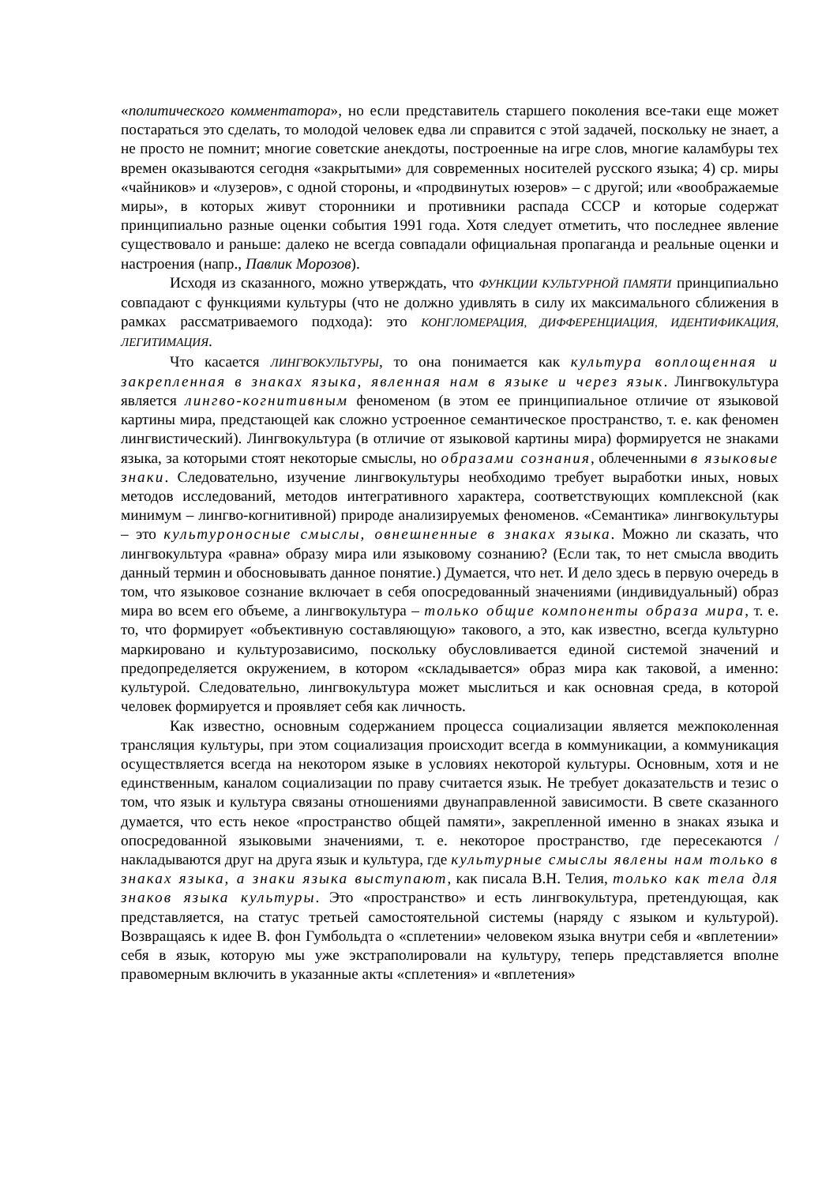«политического комментатора», но если представитель старшего поколения все-таки еще может постараться это сделать, то молодой человек едва ли справится с этой задачей, поскольку не знает, а не просто не помнит; многие советские анекдоты, построенные на игре слов, многие каламбуры тех времен оказываются сегодня «закрытыми» для современных носителей русского языка; 4) ср. миры «чайников» и «лузеров», с одной стороны, и «продвинутых юзеров» – с другой; или «воображаемые миры», в которых живут сторонники и противники распада СССР и которые содержат принципиально разные оценки события 1991 года. Хотя следует отметить, что последнее явление существовало и раньше: далеко не всегда совпадали официальная пропаганда и реальные оценки и настроения (напр., Павлик Морозов).
Исходя из сказанного, можно утверждать, что ФУНКЦИИ КУЛЬТУРНОЙ ПАМЯТИ принципиально совпадают с функциями культуры (что не должно удивлять в силу их максимального сближения в рамках рассматриваемого подхода): это КОНГЛОМЕРАЦИЯ, ДИФФЕРЕНЦИАЦИЯ, ИДЕНТИФИКАЦИЯ, ЛЕГИТИМАЦИЯ.
Что касается ЛИНГВОКУЛЬТУРЫ, то она понимается как культура воплощенная и закрепленная в знаках языка, явленная нам в языке и через язык. Лингвокультура является лингво-когнитивным феноменом (в этом ее принципиальное отличие от языковой картины мира, предстающей как сложно устроенное семантическое пространство, т. е. как феномен лингвистический). Лингвокультура (в отличие от языковой картины мира) формируется не знаками языка, за которыми стоят некоторые смыслы, но образами сознания, облеченными в языковые знаки. Следовательно, изучение лингвокультуры необходимо требует выработки иных, новых методов исследований, методов интегративного характера, соответствующих комплексной (как минимум – лингво-когнитивной) природе анализируемых феноменов. «Семантика» лингвокультуры – это культуроносные смыслы, овнешненные в знаках языка. Можно ли сказать, что лингвокультура «равна» образу мира или языковому сознанию? (Если так, то нет смысла вводить данный термин и обосновывать данное понятие.) Думается, что нет. И дело здесь в первую очередь в том, что языковое сознание включает в себя опосредованный значениями (индивидуальный) образ мира во всем его объеме, а лингвокультура – только общие компоненты образа мира, т. е. то, что формирует «объективную составляющую» такового, а это, как известно, всегда культурно маркировано и культурозависимо, поскольку обусловливается единой системой значений и предопределяется окружением, в котором «складывается» образ мира как таковой, а именно: культурой. Следовательно, лингвокультура может мыслиться и как основная среда, в которой человек формируется и проявляет себя как личность.
Как известно, основным содержанием процесса социализации является межпоколенная трансляция культуры, при этом социализация происходит всегда в коммуникации, а коммуникация осуществляется всегда на некотором языке в условиях некоторой культуры. Основным, хотя и не единственным, каналом социализации по праву считается язык. Не требует доказательств и тезис о том, что язык и культура связаны отношениями двунаправленной зависимости. В свете сказанного думается, что есть некое «пространство общей памяти», закрепленной именно в знаках языка и опосредованной языковыми значениями, т. е. некоторое пространство, где пересекаются / накладываются друг на друга язык и культура, где культурные смыслы явлены нам только в знаках языка, а знаки языка выступают, как писала В.Н. Телия, только как тела для знаков языка культуры. Это «пространство» и есть лингвокультура, претендующая, как представляется, на статус третьей самостоятельной системы (наряду с языком и культурой). Возвращаясь к идее В. фон Гумбольдта о «сплетении» человеком языка внутри себя и «вплетении» себя в язык, которую мы уже экстраполировали на культуру, теперь представляется вполне правомерным включить в указанные акты «сплетения» и «вплетения»